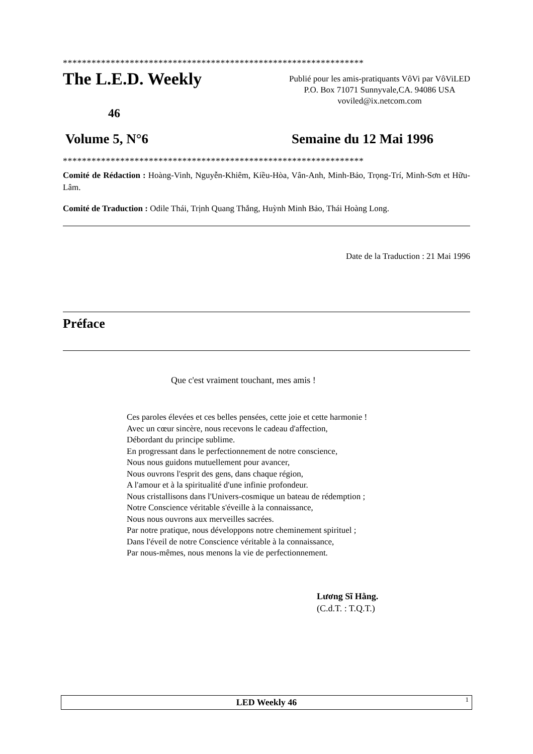***************************************************************
The L.E.D. Weekly
Publié pour les amis-pratiquants VôVi par VôViLED
P.O. Box 71071 Sunnyvale,CA. 94086 USA
voviled@ix.netcom.com
46
Volume 5, N°6 Semaine du 12 Mai 1996
***************************************************************
Comité de Rédaction : Hoàng-Vinh, Nguyễn-Khiêm, Kiều-Hòa, Vân-Anh, Minh-Bảo, Trọng-Trí, Minh-Sơn et Hữu-Lâm.
Comité de Traduction : Odile Thái, Trịnh Quang Thắng, Huỳnh Minh Bảo, Thái Hoàng Long.
Date de la Traduction : 21 Mai 1996
Préface
Que c'est vraiment touchant, mes amis !
Ces paroles élevées et ces belles pensées, cette joie et cette harmonie !
Avec un cœur sincère, nous recevons le cadeau d'affection,
Débordant du principe sublime.
En progressant dans le perfectionnement de notre conscience,
Nous nous guidons mutuellement pour avancer,
Nous ouvrons l'esprit des gens, dans chaque région,
A l'amour et à la spiritualité d'une infinie profondeur.
Nous cristallisons dans l'Univers-cosmique un bateau de rédemption ;
Notre Conscience véritable s'éveille à la connaissance,
Nous nous ouvrons aux merveilles sacrées.
Par notre pratique, nous développons notre cheminement spirituel ;
Dans l'éveil de notre Conscience véritable à la connaissance,
Par nous-mêmes, nous menons la vie de perfectionnement.
Lương Sĩ Hằng.
(C.d.T. : T.Q.T.)
LED Weekly 46 1